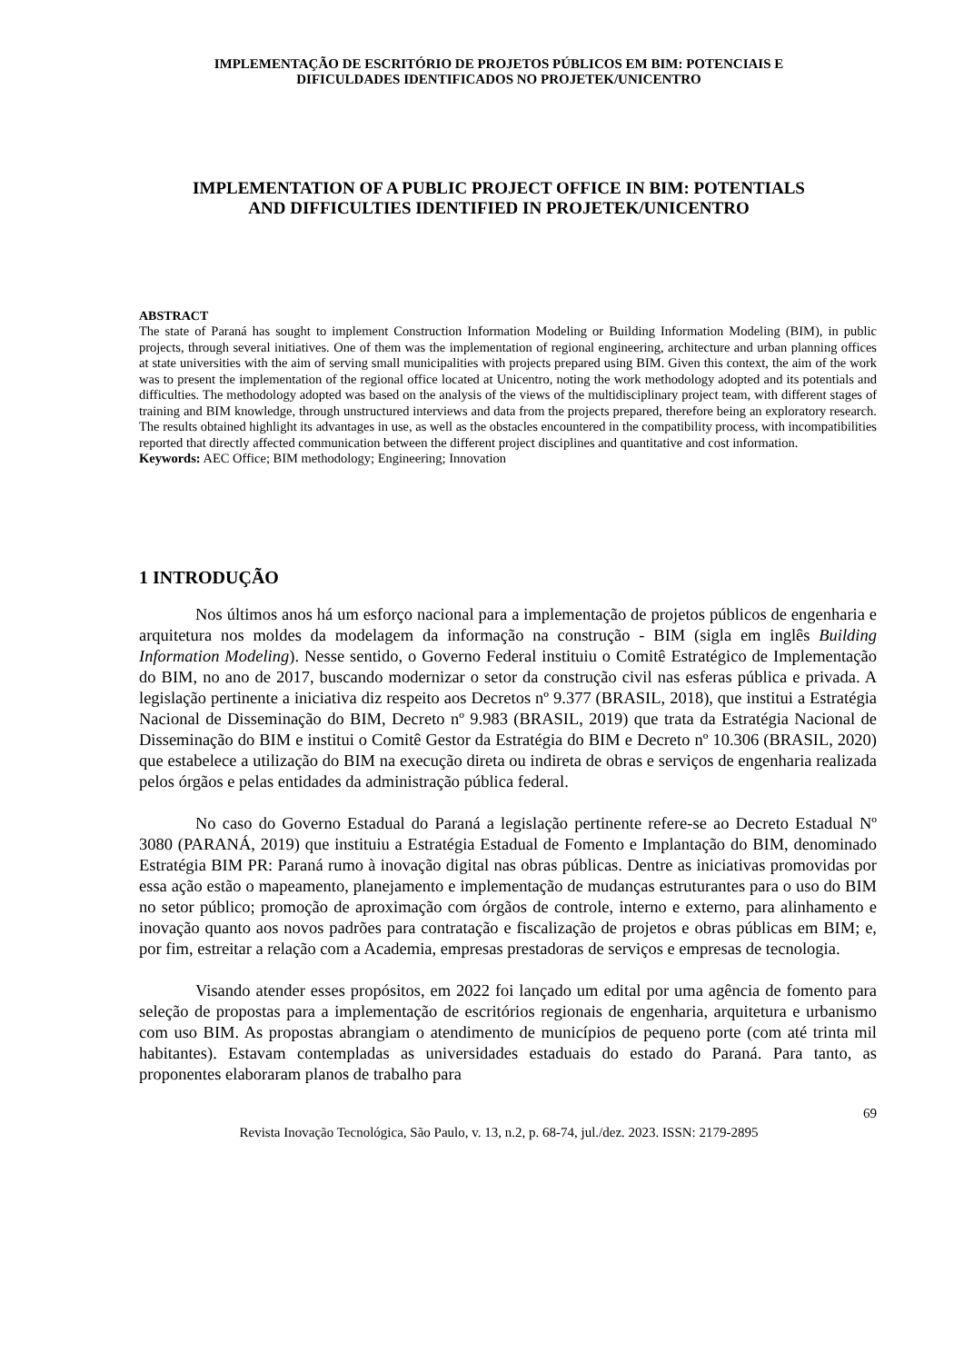IMPLEMENTAÇÃO DE ESCRITÓRIO DE PROJETOS PÚBLICOS EM BIM: POTENCIAIS E
DIFICULDADES IDENTIFICADOS NO PROJETEK/UNICENTRO
IMPLEMENTATION OF A PUBLIC PROJECT OFFICE IN BIM: POTENTIALS
AND DIFFICULTIES IDENTIFIED IN PROJETEK/UNICENTRO
ABSTRACT
The state of Paraná has sought to implement Construction Information Modeling or Building Information Modeling (BIM), in public projects, through several initiatives. One of them was the implementation of regional engineering, architecture and urban planning offices at state universities with the aim of serving small municipalities with projects prepared using BIM. Given this context, the aim of the work was to present the implementation of the regional office located at Unicentro, noting the work methodology adopted and its potentials and difficulties. The methodology adopted was based on the analysis of the views of the multidisciplinary project team, with different stages of training and BIM knowledge, through unstructured interviews and data from the projects prepared, therefore being an exploratory research. The results obtained highlight its advantages in use, as well as the obstacles encountered in the compatibility process, with incompatibilities reported that directly affected communication between the different project disciplines and quantitative and cost information.
Keywords: AEC Office; BIM methodology; Engineering; Innovation
1 INTRODUÇÃO
Nos últimos anos há um esforço nacional para a implementação de projetos públicos de engenharia e arquitetura nos moldes da modelagem da informação na construção - BIM (sigla em inglês Building Information Modeling). Nesse sentido, o Governo Federal instituiu o Comitê Estratégico de Implementação do BIM, no ano de 2017, buscando modernizar o setor da construção civil nas esferas pública e privada. A legislação pertinente a iniciativa diz respeito aos Decretos nº 9.377 (BRASIL, 2018), que institui a Estratégia Nacional de Disseminação do BIM, Decreto nº 9.983 (BRASIL, 2019) que trata da Estratégia Nacional de Disseminação do BIM e institui o Comitê Gestor da Estratégia do BIM e Decreto nº 10.306 (BRASIL, 2020) que estabelece a utilização do BIM na execução direta ou indireta de obras e serviços de engenharia realizada pelos órgãos e pelas entidades da administração pública federal.
No caso do Governo Estadual do Paraná a legislação pertinente refere-se ao Decreto Estadual Nº 3080 (PARANÁ, 2019) que instituiu a Estratégia Estadual de Fomento e Implantação do BIM, denominado Estratégia BIM PR: Paraná rumo à inovação digital nas obras públicas. Dentre as iniciativas promovidas por essa ação estão o mapeamento, planejamento e implementação de mudanças estruturantes para o uso do BIM no setor público; promoção de aproximação com órgãos de controle, interno e externo, para alinhamento e inovação quanto aos novos padrões para contratação e fiscalização de projetos e obras públicas em BIM; e, por fim, estreitar a relação com a Academia, empresas prestadoras de serviços e empresas de tecnologia.
Visando atender esses propósitos, em 2022 foi lançado um edital por uma agência de fomento para seleção de propostas para a implementação de escritórios regionais de engenharia, arquitetura e urbanismo com uso BIM. As propostas abrangiam o atendimento de municípios de pequeno porte (com até trinta mil habitantes). Estavam contempladas as universidades estaduais do estado do Paraná. Para tanto, as proponentes elaboraram planos de trabalho para
69
Revista Inovação Tecnológica, São Paulo, v. 13, n.2, p. 68-74, jul./dez. 2023. ISSN: 2179-2895